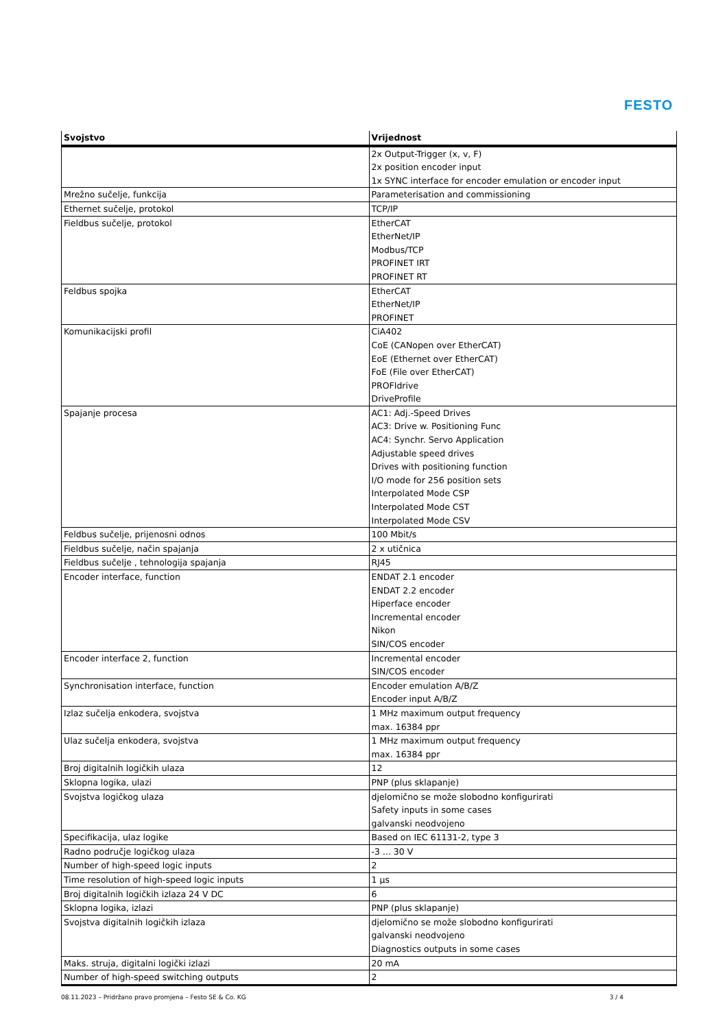FESTO
| Svojstvo | Vrijednost |
| --- | --- |
| | 2x Output-Trigger (x, v, F) 2x position encoder input 1x SYNC interface for encoder emulation or encoder input |
| Mrežno sučelje, funkcija | Parameterisation and commissioning |
| Ethernet sučelje, protokol | TCP/IP |
| Fieldbus sučelje, protokol | EtherCAT EtherNet/IP Modbus/TCP PROFINET IRT PROFINET RT |
| Feldbus spojka | EtherCAT EtherNet/IP PROFINET |
| Komunikacijski profil | CiA402 CoE (CANopen over EtherCAT) EoE (Ethernet over EtherCAT) FoE (File over EtherCAT) PROFIdrive DriveProfile |
| Spajanje procesa | AC1: Adj.-Speed Drives AC3: Drive w. Positioning Func AC4: Synchr. Servo Application Adjustable speed drives Drives with positioning function I/O mode for 256 position sets Interpolated Mode CSP Interpolated Mode CST Interpolated Mode CSV |
| Feldbus sučelje, prijenosni odnos | 100 Mbit/s |
| Fieldbus sučelje, način spajanja | 2 x utičnica |
| Fieldbus sučelje , tehnologija spajanja | RJ45 |
| Encoder interface, function | ENDAT 2.1 encoder ENDAT 2.2 encoder Hiperface encoder Incremental encoder Nikon SIN/COS encoder |
| Encoder interface 2, function | Incremental encoder SIN/COS encoder |
| Synchronisation interface, function | Encoder emulation A/B/Z Encoder input A/B/Z |
| Izlaz sučelja enkodera, svojstva | 1 MHz maximum output frequency max. 16384 ppr |
| Ulaz sučelja enkodera, svojstva | 1 MHz maximum output frequency max. 16384 ppr |
| Broj digitalnih logičkih ulaza | 12 |
| Sklopna logika, ulazi | PNP (plus sklapanje) |
| Svojstva logičkog ulaza | djelomično se može slobodno konfigurirati Safety inputs in some cases galvanski neodvojeno |
| Specifikacija, ulaz logike | Based on IEC 61131-2, type 3 |
| Radno područje logičkog ulaza | -3 ... 30 V |
| Number of high-speed logic inputs | 2 |
| Time resolution of high-speed logic inputs | 1 µs |
| Broj digitalnih logičkih izlaza 24 V DC | 6 |
| Sklopna logika, izlazi | PNP (plus sklapanje) |
| Svojstva digitalnih logičkih izlaza | djelomično se može slobodno konfigurirati galvanski neodvojeno Diagnostics outputs in some cases |
| Maks. struja, digitalni logički izlazi | 20 mA |
| Number of high-speed switching outputs | 2 |
08.11.2023 – Pridržano pravo promjena – Festo SE & Co. KG 3 / 4